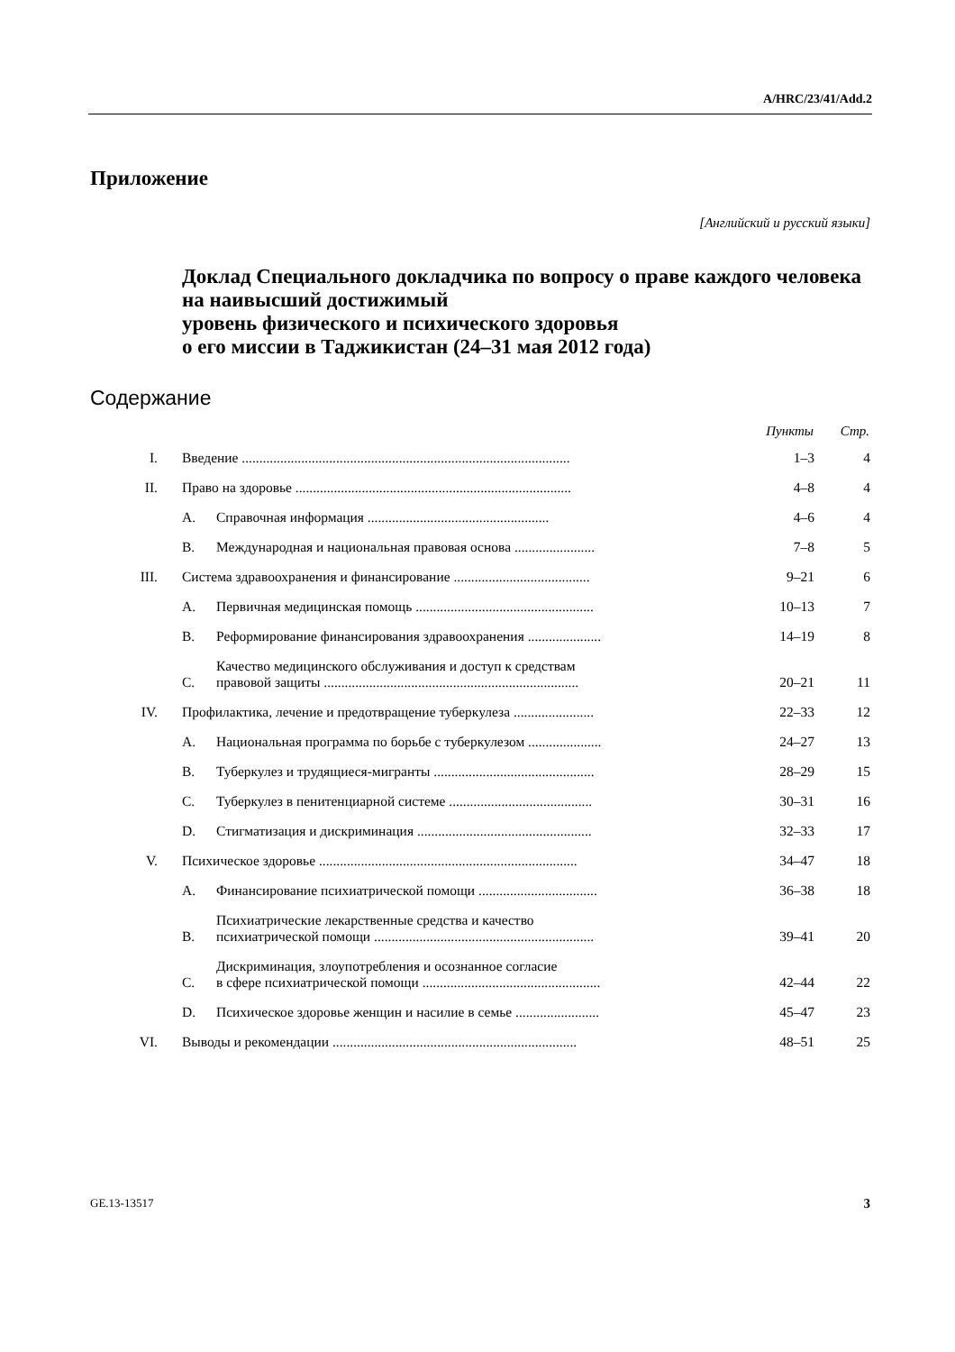A/HRC/23/41/Add.2
Приложение
[Английский и русский языки]
Доклад Специального докладчика по вопросу о праве каждого человека на наивысший достижимый
уровень физического и психического здоровья
о его миссии в Таджикистан (24–31 мая 2012 года)
Содержание
| | | | Пункты | Стр. |
| --- | --- | --- | --- | --- |
| I. | Введение .............................................................................................. | | 1–3 | 4 |
| II. | Право на здоровье ............................................................................... | | 4–8 | 4 |
| | A. | Справочная информация .................................................... | 4–6 | 4 |
| | B. | Международная и национальная правовая основа ....................... | 7–8 | 5 |
| III. | Система здравоохранения и финансирование ....................................... | | 9–21 | 6 |
| | A. | Первичная медицинская помощь ................................................... | 10–13 | 7 |
| | B. | Реформирование финансирования здравоохранения ..................... | 14–19 | 8 |
| | C. | Качество медицинского обслуживания и доступ к средствам правовой защиты ......................................................................... | 20–21 | 11 |
| IV. | Профилактика, лечение и предотвращение туберкулеза ....................... | | 22–33 | 12 |
| | A. | Национальная программа по борьбе с туберкулезом ..................... | 24–27 | 13 |
| | B. | Туберкулез и трудящиеся-мигранты .............................................. | 28–29 | 15 |
| | C. | Туберкулез в пенитенциарной системе ......................................... | 30–31 | 16 |
| | D. | Стигматизация и дискриминация .................................................. | 32–33 | 17 |
| V. | Психическое здоровье .......................................................................... | | 34–47 | 18 |
| | A. | Финансирование психиатрической помощи .................................. | 36–38 | 18 |
| | B. | Психиатрические лекарственные средства и качество психиатрической помощи ............................................................... | 39–41 | 20 |
| | C. | Дискриминация, злоупотребления и осознанное согласие в сфере психиатрической помощи ................................................... | 42–44 | 22 |
| | D. | Психическое здоровье женщин и насилие в семье ........................ | 45–47 | 23 |
| VI. | Выводы и рекомендации ...................................................................... | | 48–51 | 25 |
GE.13-13517 3